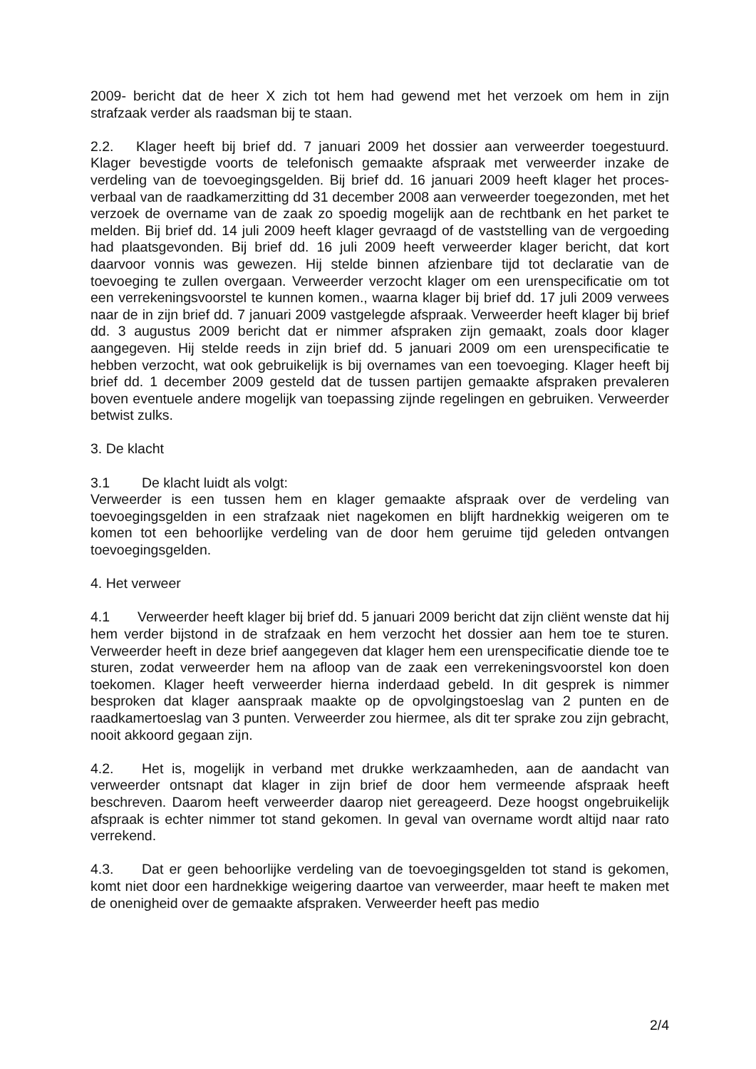2009- bericht dat de heer X zich tot hem had gewend met het verzoek om hem in zijn strafzaak verder als raadsman bij te staan.
2.2. Klager heeft bij brief dd. 7 januari 2009 het dossier aan verweerder toegestuurd. Klager bevestigde voorts de telefonisch gemaakte afspraak met verweerder inzake de verdeling van de toevoegingsgelden. Bij brief dd. 16 januari 2009 heeft klager het proces-verbaal van de raadkamerzitting dd 31 december 2008 aan verweerder toegezonden, met het verzoek de overname van de zaak zo spoedig mogelijk aan de rechtbank en het parket te melden. Bij brief dd. 14 juli 2009 heeft klager gevraagd of de vaststelling van de vergoeding had plaatsgevonden. Bij brief dd. 16 juli 2009 heeft verweerder klager bericht, dat kort daarvoor vonnis was gewezen. Hij stelde binnen afzienbare tijd tot declaratie van de toevoeging te zullen overgaan. Verweerder verzocht klager om een urenspecificatie om tot een verrekeningsvoorstel te kunnen komen., waarna klager bij brief dd. 17 juli 2009 verwees naar de in zijn brief dd. 7 januari 2009 vastgelegde afspraak. Verweerder heeft klager bij brief dd. 3 augustus 2009 bericht dat er nimmer afspraken zijn gemaakt, zoals door klager aangegeven. Hij stelde reeds in zijn brief dd. 5 januari 2009 om een urenspecificatie te hebben verzocht, wat ook gebruikelijk is bij overnames van een toevoeging. Klager heeft bij brief dd. 1 december 2009 gesteld dat de tussen partijen gemaakte afspraken prevaleren boven eventuele andere mogelijk van toepassing zijnde regelingen en gebruiken. Verweerder betwist zulks.
3. De klacht
3.1 De klacht luidt als volgt:
Verweerder is een tussen hem en klager gemaakte afspraak over de verdeling van toevoegingsgelden in een strafzaak niet nagekomen en blijft hardnekkig weigeren om te komen tot een behoorlijke verdeling van de door hem geruime tijd geleden ontvangen toevoegingsgelden.
4. Het verweer
4.1 Verweerder heeft klager bij brief dd. 5 januari 2009 bericht dat zijn cliënt wenste dat hij hem verder bijstond in de strafzaak en hem verzocht het dossier aan hem toe te sturen. Verweerder heeft in deze brief aangegeven dat klager hem een urenspecificatie diende toe te sturen, zodat verweerder hem na afloop van de zaak een verrekeningsvoorstel kon doen toekomen. Klager heeft verweerder hierna inderdaad gebeld. In dit gesprek is nimmer besproken dat klager aanspraak maakte op de opvolgingstoeslag van 2 punten en de raadkamertoeslag van 3 punten. Verweerder zou hiermee, als dit ter sprake zou zijn gebracht, nooit akkoord gegaan zijn.
4.2. Het is, mogelijk in verband met drukke werkzaamheden, aan de aandacht van verweerder ontsnapt dat klager in zijn brief de door hem vermeende afspraak heeft beschreven. Daarom heeft verweerder daarop niet gereageerd. Deze hoogst ongebruikelijk afspraak is echter nimmer tot stand gekomen. In geval van overname wordt altijd naar rato verrekend.
4.3. Dat er geen behoorlijke verdeling van de toevoegingsgelden tot stand is gekomen, komt niet door een hardnekkige weigering daartoe van verweerder, maar heeft te maken met de onenigheid over de gemaakte afspraken. Verweerder heeft pas medio
2/4